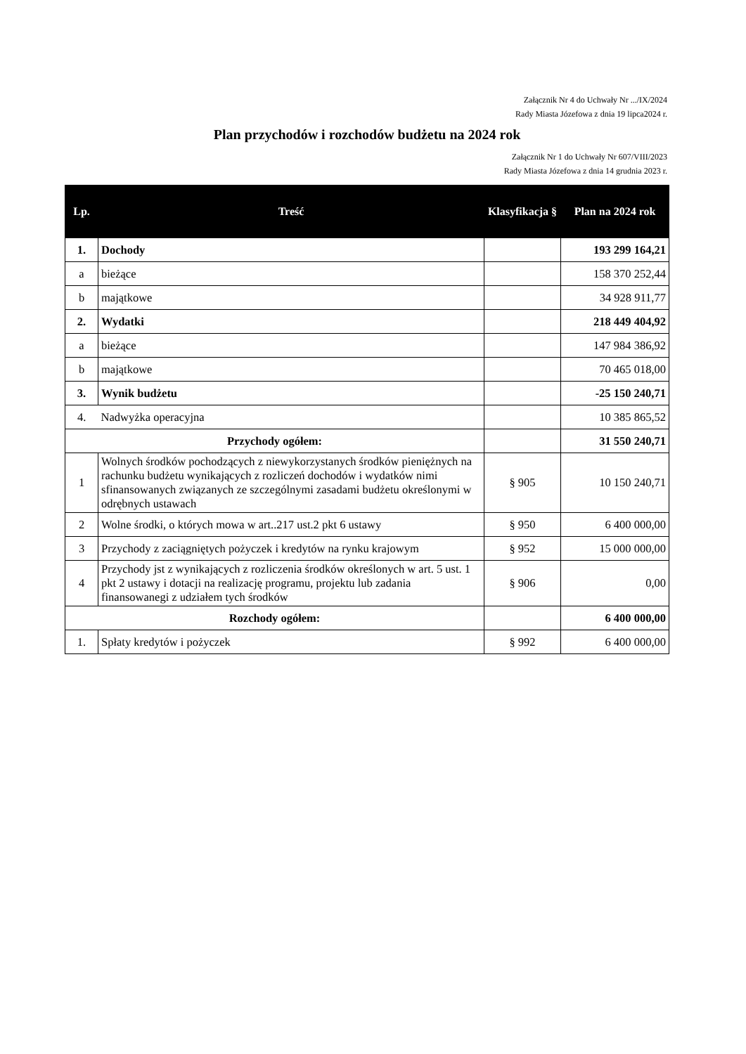Załącznik Nr 4 do Uchwały Nr .../IX/2024
Rady Miasta Józefowa z dnia 19 lipca2024 r.
Plan przychodów i rozchodów budżetu na 2024 rok
Załącznik Nr 1 do Uchwały Nr 607/VIII/2023
Rady Miasta Józefowa z dnia 14 grudnia 2023 r.
| Lp. | Treść | Klasyfikacja § | Plan na 2024 rok |
| --- | --- | --- | --- |
| 1. | Dochody | | 193 299 164,21 |
| a | bieżące | | 158 370 252,44 |
| b | majątkowe | | 34 928 911,77 |
| 2. | Wydatki | | 218 449 404,92 |
| a | bieżące | | 147 984 386,92 |
| b | majątkowe | | 70 465 018,00 |
| 3. | Wynik budżetu | | -25 150 240,71 |
| 4. | Nadwyżka operacyjna | | 10 385 865,52 |
| Przychody ogółem: | | | 31 550 240,71 |
| 1 | Wolnych środków pochodzących z niewykorzystanych środków pieniężnych na rachunku budżetu wynikających z rozliczeń dochodów i wydatków nimi sfinansowanych związanych ze szczególnymi zasadami budżetu określonymi w odrębnych ustawach | § 905 | 10 150 240,71 |
| 2 | Wolne środki, o których mowa w art..217 ust.2 pkt 6 ustawy | § 950 | 6 400 000,00 |
| 3 | Przychody z zaciągniętych pożyczek i kredytów na rynku krajowym | § 952 | 15 000 000,00 |
| 4 | Przychody jst z wynikających z rozliczenia środków określonych w art. 5 ust. 1 pkt 2 ustawy i dotacji na realizację programu, projektu lub zadania finansowanegi z udziałem tych środków | § 906 | 0,00 |
| Rozchody ogółem: | | | 6 400 000,00 |
| 1. | Spłaty kredytów i pożyczek | § 992 | 6 400 000,00 |